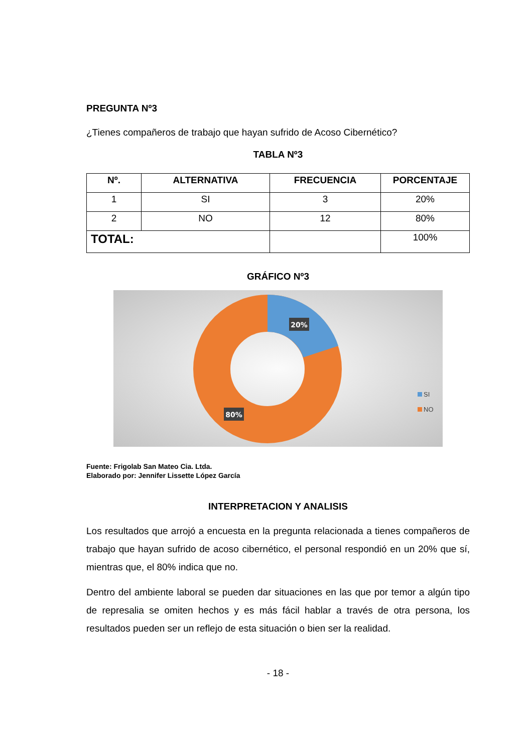PREGUNTA Nº3
¿Tienes compañeros de trabajo que hayan sufrido de Acoso Cibernético?
TABLA Nº3
| Nº. | ALTERNATIVA | FRECUENCIA | PORCENTAJE |
| --- | --- | --- | --- |
| 1 | SI | 3 | 20% |
| 2 | NO | 12 | 80% |
| TOTAL: | | | 100% |
GRÁFICO Nº3
20%
80%
SI
NO
Fuente: Frigolab San Mateo Cia. Ltda.
Elaborado por: Jennifer Lissette López García
INTERPRETACION Y ANALISIS
Los resultados que arrojó a encuesta en la pregunta relacionada a tienes compañeros de trabajo que hayan sufrido de acoso cibernético, el personal respondió en un 20% que sí, mientras que, el 80% indica que no.
Dentro del ambiente laboral se pueden dar situaciones en las que por temor a algún tipo de represalia se omiten hechos y es más fácil hablar a través de otra persona, los resultados pueden ser un reflejo de esta situación o bien ser la realidad.
- 18 -